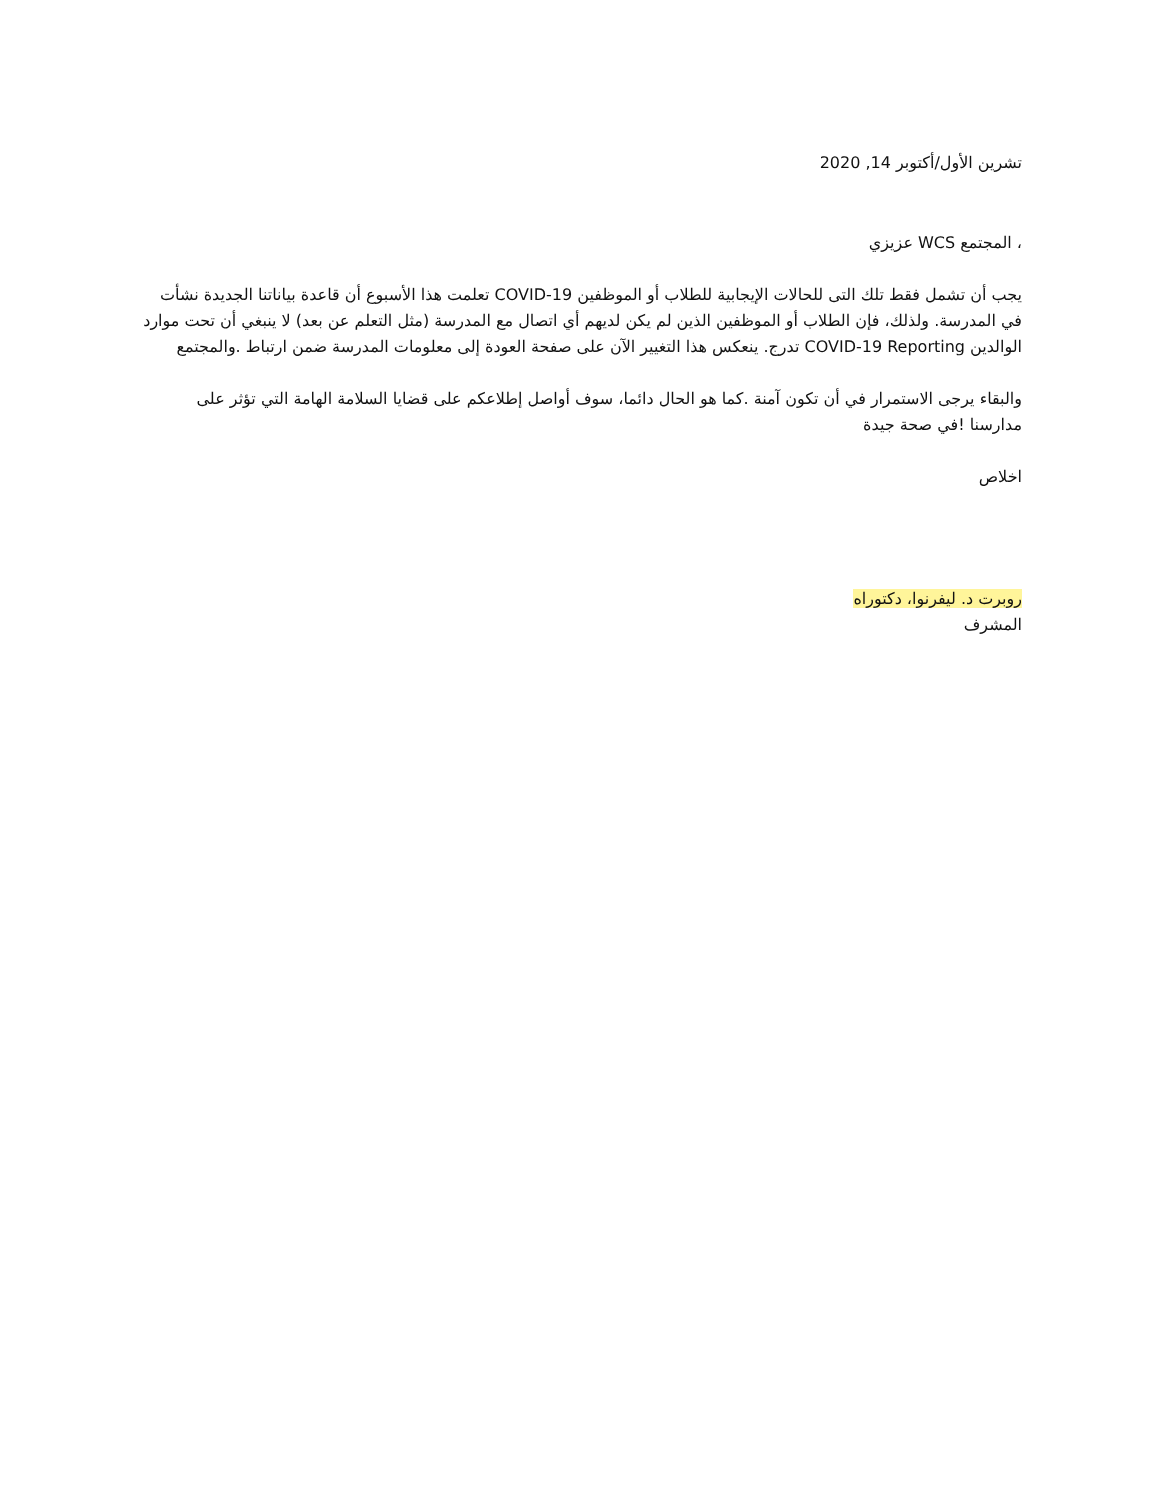تشرين الأول/أكتوبر 14, 2020
، المجتمع WCS عزيزي
يجب أن تشمل فقط تلك التى للحالات الإيجابية للطلاب أو الموظفين COVID-19 تعلمت هذا الأسبوع أن قاعدة بياناتنا الجديدة نشأت في المدرسة. ولذلك، فإن الطلاب أو الموظفين الذين لم يكن لديهم أي اتصال مع المدرسة (مثل التعلم عن بعد) لا ينبغي أن تحت موارد الوالدين COVID-19 Reporting تدرج. ينعكس هذا التغيير الآن على صفحة العودة إلى معلومات المدرسة ضمن ارتباط .والمجتمع
والبقاء يرجى الاستمرار في أن تكون آمنة .كما هو الحال دائما، سوف أواصل إطلاعكم على قضايا السلامة الهامة التي تؤثر على مدارسنا !في صحة جيدة
اخلاص
روبرت د. ليفرنوا، دكتوراه
المشرف